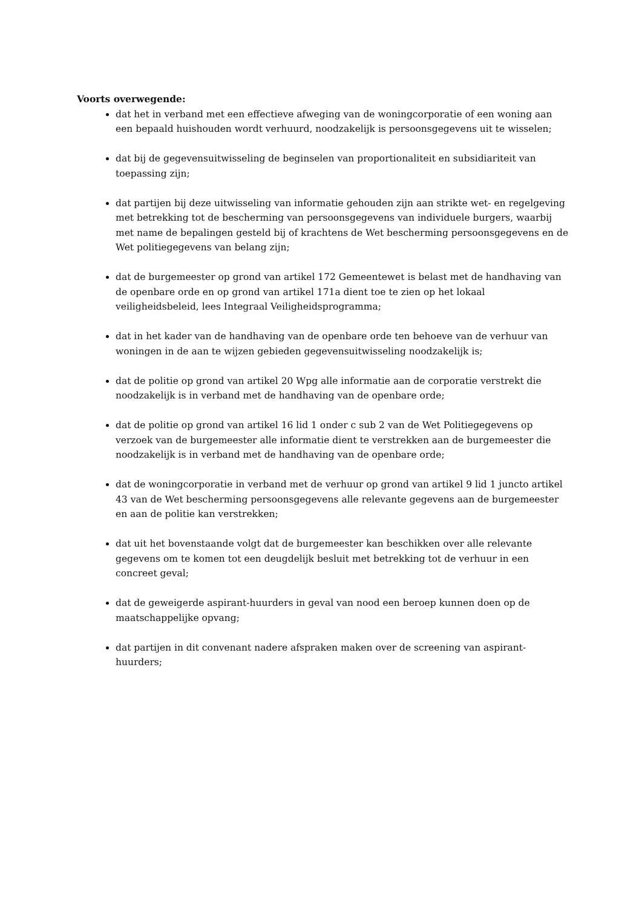Voorts overwegende:
dat het in verband met een effectieve afweging van de woningcorporatie of een woning aan een bepaald huishouden wordt verhuurd, noodzakelijk is persoonsgegevens uit te wisselen;
dat bij de gegevensuitwisseling de beginselen van proportionaliteit en subsidiariteit van toepassing zijn;
dat partijen bij deze uitwisseling van informatie gehouden zijn aan strikte wet- en regelgeving met betrekking tot de bescherming van persoonsgegevens van individuele burgers, waarbij met name de bepalingen gesteld bij of krachtens de Wet bescherming persoonsgegevens en de Wet politiegegevens van belang zijn;
dat de burgemeester op grond van artikel 172 Gemeentewet is belast met de handhaving van de openbare orde en op grond van artikel 171a dient toe te zien op het lokaal veiligheidsbeleid, lees Integraal Veiligheidsprogramma;
dat in het kader van de handhaving van de openbare orde ten behoeve van de verhuur van woningen in de aan te wijzen gebieden gegevensuitwisseling noodzakelijk is;
dat de politie op grond van artikel 20 Wpg alle informatie aan de corporatie verstrekt die noodzakelijk is in verband met de handhaving van de openbare orde;
dat de politie op grond van artikel 16 lid 1 onder c sub 2 van de Wet Politiegegevens op verzoek van de burgemeester alle informatie dient te verstrekken aan de burgemeester die noodzakelijk is in verband met de handhaving van de openbare orde;
dat de woningcorporatie in verband met de verhuur op grond van artikel 9 lid 1 juncto artikel 43 van de Wet bescherming persoonsgegevens alle relevante gegevens aan de burgemeester en aan de politie kan verstrekken;
dat uit het bovenstaande volgt dat de burgemeester kan beschikken over alle relevante gegevens om te komen tot een deugdelijk besluit met betrekking tot de verhuur in een concreet geval;
dat de geweigerde aspirant-huurders in geval van nood een beroep kunnen doen op de maatschappelijke opvang;
dat partijen in dit convenant nadere afspraken maken over de screening van aspirant-huurders;